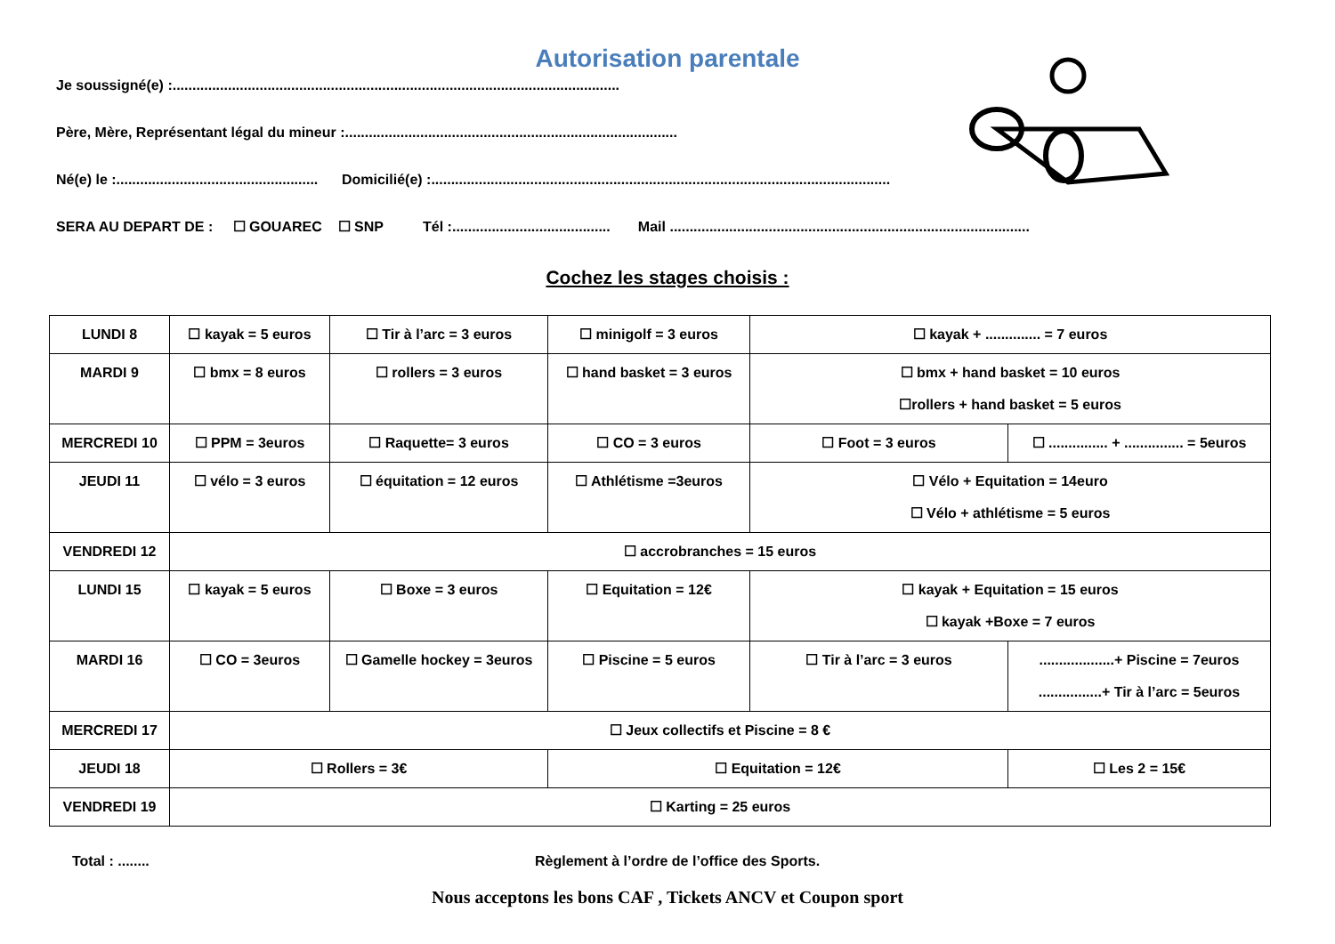Autorisation parentale
Je soussigné(e) :.................................................................................................................
Père, Mère, Représentant légal du mineur :....................................................................................
Né(e) le :................................................... Domicilié(e) :....................................................................................................................
SERA AU DEPART DE : ☐ GOUAREC ☐ SNP Tél :........................................ Mail ...........................................................................................
Cochez les stages choisis :
| LUNDI 8 | ☐ kayak = 5 euros | ☐ Tir à l’arc = 3 euros | ☐ minigolf = 3 euros | ☐ kayak + .............. = 7 euros | |
| MARDI 9 | ☐ bmx = 8 euros | ☐ rollers = 3 euros | ☐ hand basket = 3 euros | ☐ bmx + hand basket = 10 euros ☐rollers + hand basket = 5 euros | |
| MERCREDI 10 | ☐ PPM = 3euros | ☐ Raquette= 3 euros | ☐ CO = 3 euros | ☐ Foot = 3 euros | ☐ ............... + ............... = 5euros |
| JEUDI 11 | ☐ vélo = 3 euros | ☐ équitation = 12 euros | ☐ Athlétisme =3euros | ☐ Vélo + Equitation = 14euro ☐ Vélo + athlétisme = 5 euros | |
| VENDREDI 12 | ☐ accrobranches = 15 euros | | | | |
| LUNDI 15 | ☐ kayak = 5 euros | ☐ Boxe = 3 euros | ☐ Equitation = 12€ | ☐ kayak + Equitation = 15 euros ☐ kayak +Boxe = 7 euros | |
| MARDI 16 | ☐ CO = 3euros | ☐ Gamelle hockey = 3euros | ☐ Piscine = 5 euros | ☐ Tir à l’arc = 3 euros | ...................+ Piscine = 7euros ................+ Tir à l’arc = 5euros |
| MERCREDI 17 | ☐ Jeux collectifs et Piscine = 8 € | | | | |
| JEUDI 18 | ☐ Rollers = 3€ | | ☐ Equitation = 12€ | | ☐ Les 2 = 15€ |
| VENDREDI 19 | ☐ Karting = 25 euros | | | | |
Total : ........ Règlement à l’ordre de l’office des Sports.
Nous acceptons les bons CAF , Tickets ANCV et Coupon sport